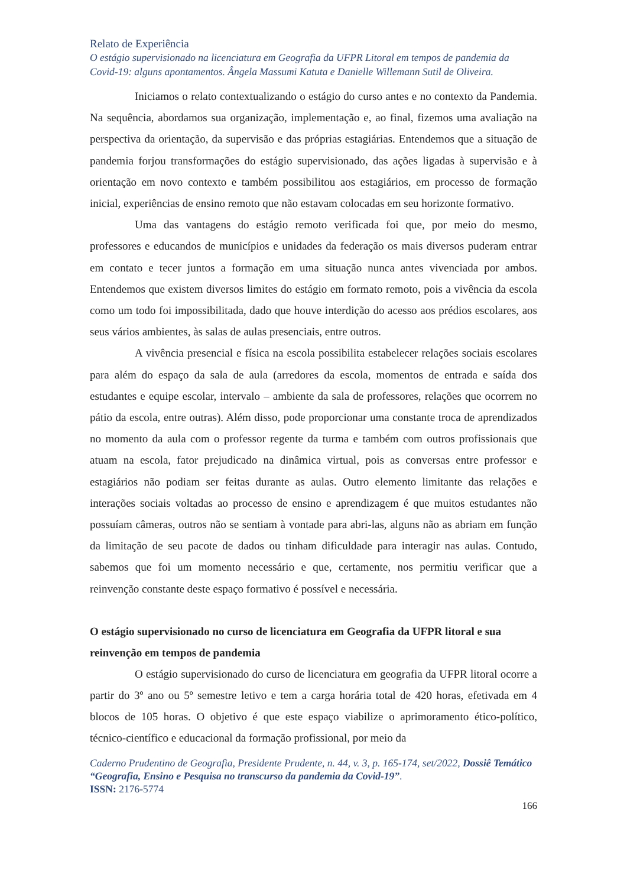Relato de Experiência
O estágio supervisionado na licenciatura em Geografia da UFPR Litoral em tempos de pandemia da Covid-19: alguns apontamentos. Ângela Massumi Katuta e Danielle Willemann Sutil de Oliveira.
Iniciamos o relato contextualizando o estágio do curso antes e no contexto da Pandemia. Na sequência, abordamos sua organização, implementação e, ao final, fizemos uma avaliação na perspectiva da orientação, da supervisão e das próprias estagiárias. Entendemos que a situação de pandemia forjou transformações do estágio supervisionado, das ações ligadas à supervisão e à orientação em novo contexto e também possibilitou aos estagiários, em processo de formação inicial, experiências de ensino remoto que não estavam colocadas em seu horizonte formativo.
Uma das vantagens do estágio remoto verificada foi que, por meio do mesmo, professores e educandos de municípios e unidades da federação os mais diversos puderam entrar em contato e tecer juntos a formação em uma situação nunca antes vivenciada por ambos. Entendemos que existem diversos limites do estágio em formato remoto, pois a vivência da escola como um todo foi impossibilitada, dado que houve interdição do acesso aos prédios escolares, aos seus vários ambientes, às salas de aulas presenciais, entre outros.
A vivência presencial e física na escola possibilita estabelecer relações sociais escolares para além do espaço da sala de aula (arredores da escola, momentos de entrada e saída dos estudantes e equipe escolar, intervalo – ambiente da sala de professores, relações que ocorrem no pátio da escola, entre outras). Além disso, pode proporcionar uma constante troca de aprendizados no momento da aula com o professor regente da turma e também com outros profissionais que atuam na escola, fator prejudicado na dinâmica virtual, pois as conversas entre professor e estagiários não podiam ser feitas durante as aulas. Outro elemento limitante das relações e interações sociais voltadas ao processo de ensino e aprendizagem é que muitos estudantes não possuíam câmeras, outros não se sentiam à vontade para abri-las, alguns não as abriam em função da limitação de seu pacote de dados ou tinham dificuldade para interagir nas aulas. Contudo, sabemos que foi um momento necessário e que, certamente, nos permitiu verificar que a reinvenção constante deste espaço formativo é possível e necessária.
O estágio supervisionado no curso de licenciatura em Geografia da UFPR litoral e sua reinvenção em tempos de pandemia
O estágio supervisionado do curso de licenciatura em geografia da UFPR litoral ocorre a partir do 3º ano ou 5º semestre letivo e tem a carga horária total de 420 horas, efetivada em 4 blocos de 105 horas. O objetivo é que este espaço viabilize o aprimoramento ético-político, técnico-científico e educacional da formação profissional, por meio da
Caderno Prudentino de Geografia, Presidente Prudente, n. 44, v. 3, p. 165-174, set/2022, Dossiê Temático “Geografia, Ensino e Pesquisa no transcurso da pandemia da Covid-19”.
ISSN: 2176-5774
166